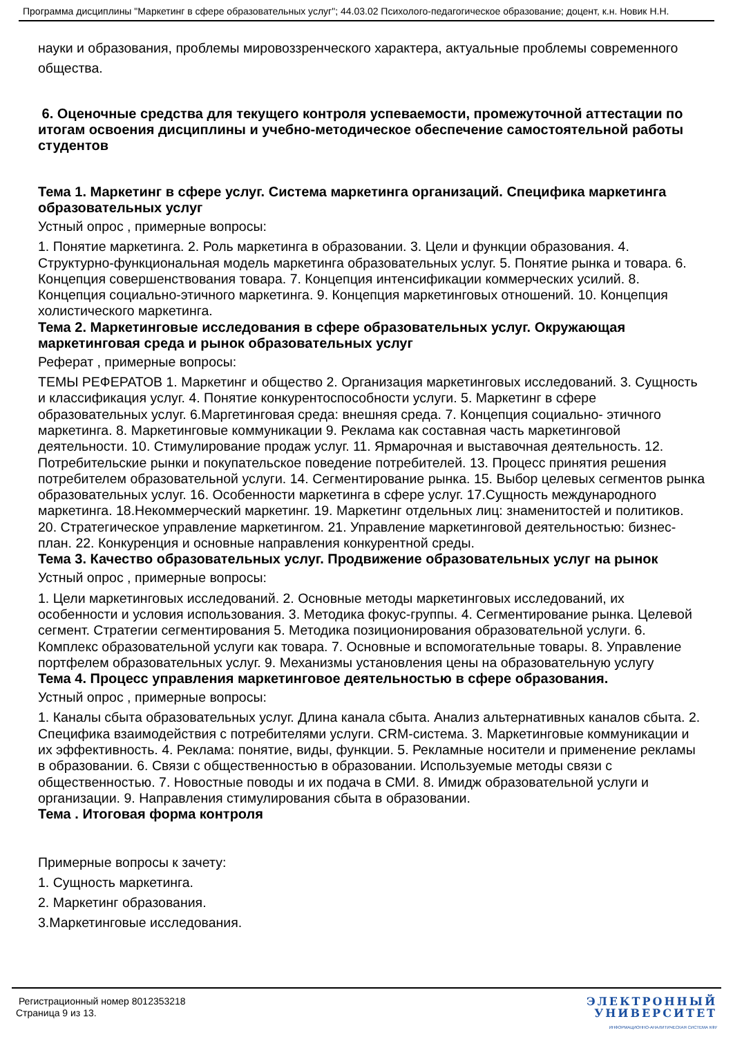Программа дисциплины "Маркетинг в сфере образовательных услуг"; 44.03.02 Психолого-педагогическое образование; доцент, к.н. Новик Н.Н.
науки и образования, проблемы мировоззренческого характера, актуальные проблемы современного общества.
6. Оценочные средства для текущего контроля успеваемости, промежуточной аттестации по итогам освоения дисциплины и учебно-методическое обеспечение самостоятельной работы студентов
Тема 1. Маркетинг в сфере услуг. Система маркетинга организаций. Специфика маркетинга образовательных услуг
Устный опрос , примерные вопросы:
1. Понятие маркетинга. 2. Роль маркетинга в образовании. 3. Цели и функции образования. 4. Структурно-функциональная модель маркетинга образовательных услуг. 5. Понятие рынка и товара. 6. Концепция совершенствования товара. 7. Концепция интенсификации коммерческих усилий. 8. Концепция социально-этичного маркетинга. 9. Концепция маркетинговых отношений. 10. Концепция холистического маркетинга.
Тема 2. Маркетинговые исследования в сфере образовательных услуг. Окружающая маркетинговая среда и рынок образовательных услуг
Реферат , примерные вопросы:
ТЕМЫ РЕФЕРАТОВ 1. Маркетинг и общество 2. Организация маркетинговых исследований. 3. Сущность и классификация услуг. 4. Понятие конкурентоспособности услуги. 5. Маркетинг в сфере образовательных услуг. 6.Маргетинговая среда: внешняя среда. 7. Концепция социально- этичного маркетинга. 8. Маркетинговые коммуникации 9. Реклама как составная часть маркетинговой деятельности. 10. Стимулирование продаж услуг. 11. Ярмарочная и выставочная деятельность. 12. Потребительские рынки и покупательское поведение потребителей. 13. Процесс принятия решения потребителем образовательной услуги. 14. Сегментирование рынка. 15. Выбор целевых сегментов рынка образовательных услуг. 16. Особенности маркетинга в сфере услуг. 17.Сущность международного маркетинга. 18.Некоммерческий маркетинг. 19. Маркетинг отдельных лиц: знаменитостей и политиков. 20. Стратегическое управление маркетингом. 21. Управление маркетинговой деятельностью: бизнес-план. 22. Конкуренция и основные направления конкурентной среды.
Тема 3. Качество образовательных услуг. Продвижение образовательных услуг на рынок
Устный опрос , примерные вопросы:
1. Цели маркетинговых исследований. 2. Основные методы маркетинговых исследований, их особенности и условия использования. 3. Методика фокус-группы. 4. Сегментирование рынка. Целевой сегмент. Стратегии сегментирования 5. Методика позиционирования образовательной услуги. 6. Комплекс образовательной услуги как товара. 7. Основные и вспомогательные товары. 8. Управление портфелем образовательных услуг. 9. Механизмы установления цены на образовательную услугу
Тема 4. Процесс управления маркетинговое деятельностью в сфере образования.
Устный опрос , примерные вопросы:
1. Каналы сбыта образовательных услуг. Длина канала сбыта. Анализ альтернативных каналов сбыта. 2. Специфика взаимодействия с потребителями услуги. CRM-система. 3. Маркетинговые коммуникации и их эффективность. 4. Реклама: понятие, виды, функции. 5. Рекламные носители и применение рекламы в образовании. 6. Связи с общественностью в образовании. Используемые методы связи с общественностью. 7. Новостные поводы и их подача в СМИ. 8. Имидж образовательной услуги и организации. 9. Направления стимулирования сбыта в образовании.
Тема . Итоговая форма контроля
Примерные вопросы к зачету:
1. Сущность маркетинга.
2. Маркетинг образования.
3.Маркетинговые исследования.
Регистрационный номер 8012353218
Страница 9 из 13.
ЭЛЕКТРОННЫЙ
УНИВЕРСИТЕТ
ИНФОРМАЦИОННО-АНАЛИТИЧЕСКАЯ СИСТЕМА КФУ